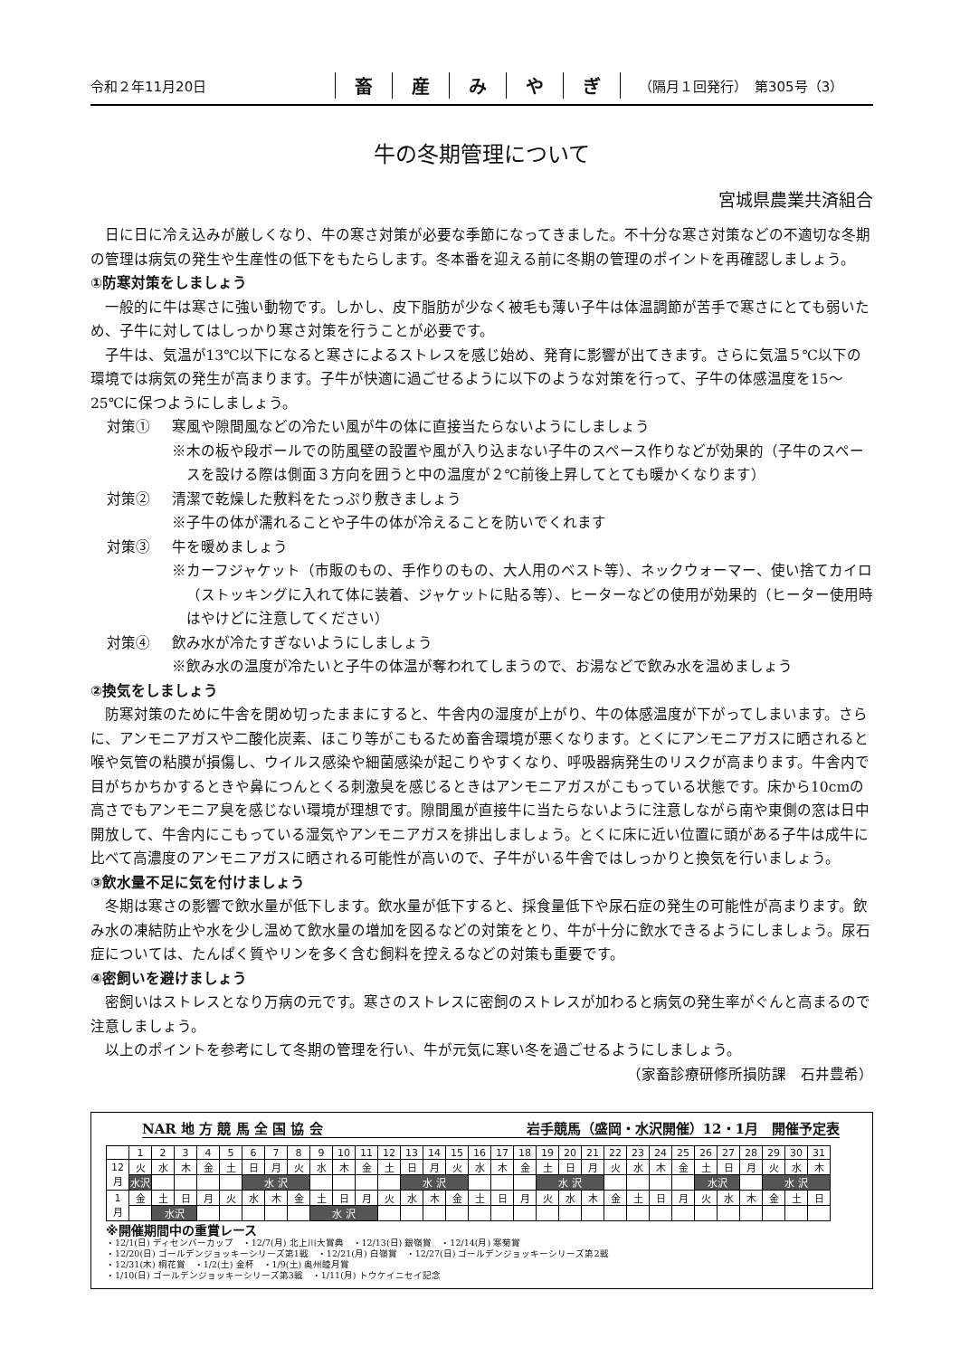令和２年11月20日
畜産みやぎ
（隔月１回発行）　第305号（3）
牛の冬期管理について
宮城県農業共済組合
日に日に冷え込みが厳しくなり、牛の寒さ対策が必要な季節になってきました。不十分な寒さ対策などの不適切な冬期の管理は病気の発生や生産性の低下をもたらします。冬本番を迎える前に冬期の管理のポイントを再確認しましょう。
①防寒対策をしましょう
一般的に牛は寒さに強い動物です。しかし、皮下脂肪が少なく被毛も薄い子牛は体温調節が苦手で寒さにとても弱いため、子牛に対してはしっかり寒さ対策を行うことが必要です。
子牛は、気温が13℃以下になると寒さによるストレスを感じ始め、発育に影響が出てきます。さらに気温５℃以下の環境では病気の発生が高まります。子牛が快適に過ごせるように以下のような対策を行って、子牛の体感温度を15～25℃に保つようにしましょう。
対策① 寒風や隙間風などの冷たい風が牛の体に直接当たらないようにしましょう
※木の板や段ボールでの防風壁の設置や風が入り込まない子牛のスペース作りなどが効果的（子牛のスペースを設ける際は側面３方向を囲うと中の温度が２℃前後上昇してとても暖かくなります）
対策② 清潔で乾燥した敷料をたっぷり敷きましょう
※子牛の体が濡れることや子牛の体が冷えることを防いでくれます
対策③ 牛を暖めましょう
※カーフジャケット（市販のもの、手作りのもの、大人用のベスト等）、ネックウォーマー、使い捨てカイロ（ストッキングに入れて体に装着、ジャケットに貼る等）、ヒーターなどの使用が効果的（ヒーター使用時はやけどに注意してください）
対策④ 飲み水が冷たすぎないようにしましょう
※飲み水の温度が冷たいと子牛の体温が奪われてしまうので、お湯などで飲み水を温めましょう
②換気をしましょう
防寒対策のために牛舎を閉め切ったままにすると、牛舎内の湿度が上がり、牛の体感温度が下がってしまいます。さらに、アンモニアガスや二酸化炭素、ほこり等がこもるため畜舎環境が悪くなります。とくにアンモニアガスに晒されると喉や気管の粘膜が損傷し、ウイルス感染や細菌感染が起こりやすくなり、呼吸器病発生のリスクが高まります。牛舎内で目がちかちかするときや鼻につんとくる刺激臭を感じるときはアンモニアガスがこもっている状態です。床から10cmの高さでもアンモニア臭を感じない環境が理想です。隙間風が直接牛に当たらないように注意しながら南や東側の窓は日中開放して、牛舎内にこもっている湿気やアンモニアガスを排出しましょう。とくに床に近い位置に頭がある子牛は成牛に比べて高濃度のアンモニアガスに晒される可能性が高いので、子牛がいる牛舎ではしっかりと換気を行いましょう。
③飲水量不足に気を付けましょう
冬期は寒さの影響で飲水量が低下します。飲水量が低下すると、採食量低下や尿石症の発生の可能性が高まります。飲み水の凍結防止や水を少し温めて飲水量の増加を図るなどの対策をとり、牛が十分に飲水できるようにしましょう。尿石症については、たんぱく質やリンを多く含む飼料を控えるなどの対策も重要です。
④密飼いを避けましょう
密飼いはストレスとなり万病の元です。寒さのストレスに密飼のストレスが加わると病気の発生率がぐんと高まるので注意しましょう。
以上のポイントを参考にして冬期の管理を行い、牛が元気に寒い冬を過ごせるようにしましょう。
（家畜診療研修所損防課　石井豊希）
NAR 地 方 競 馬 全 国 協 会 岩手競馬（盛岡・水沢開催）12・1月　開催予定表
| | 1 | 2 | 3 | 4 | 5 | 6 | 7 | 8 | 9 | 10 | 11 | 12 | 13 | 14 | 15 | 16 | 17 | 18 | 19 | 20 | 21 | 22 | 23 | 24 | 25 | 26 | 27 | 28 | 29 | 30 | 31 |
| 12 月 | 火 | 水 | 木 | 金 | 土 | 日 | 月 | 火 | 水 | 木 | 金 | 土 | 日 | 月 | 火 | 水 | 木 | 金 | 土 | 日 | 月 | 火 | 水 | 木 | 金 | 土 | 日 | 月 | 火 | 水 | 木 |
| | 水沢 | | | | | 水 沢 | | | | | | | 水 沢 | | | | | | 水 沢 | | | | | | | 水沢 | | | 水 沢 | | |
| 1 月 | 金 | 土 | 日 | 月 | 火 | 水 | 木 | 金 | 土 | 日 | 月 | 火 | 水 | 木 | 金 | 土 | 日 | 月 | 火 | 水 | 木 | 金 | 土 | 日 | 月 | 火 | 水 | 木 | 金 | 土 | 日 |
| | | 水沢 | | | | | | | 水 沢 | | | | | | | | | | | | | | | | | | | | | | |
※開催期間中の重賞レース
・12/1(日) ディセンバーカップ　・12/7(月) 北上川大賞典　・12/13(日) 銀嶺賞　・12/14(月) 寒菊賞
・12/20(日) ゴールデンジョッキーシリーズ第1戦　・12/21(月) 白嶺賞　・12/27(日) ゴールデンジョッキーシリーズ第2戦
・12/31(木) 桐花賞　・1/2(土) 金杯　・1/9(土) 奥州睦月賞
・1/10(日) ゴールデンジョッキーシリーズ第3戦　・1/11(月) トウケイニセイ記念